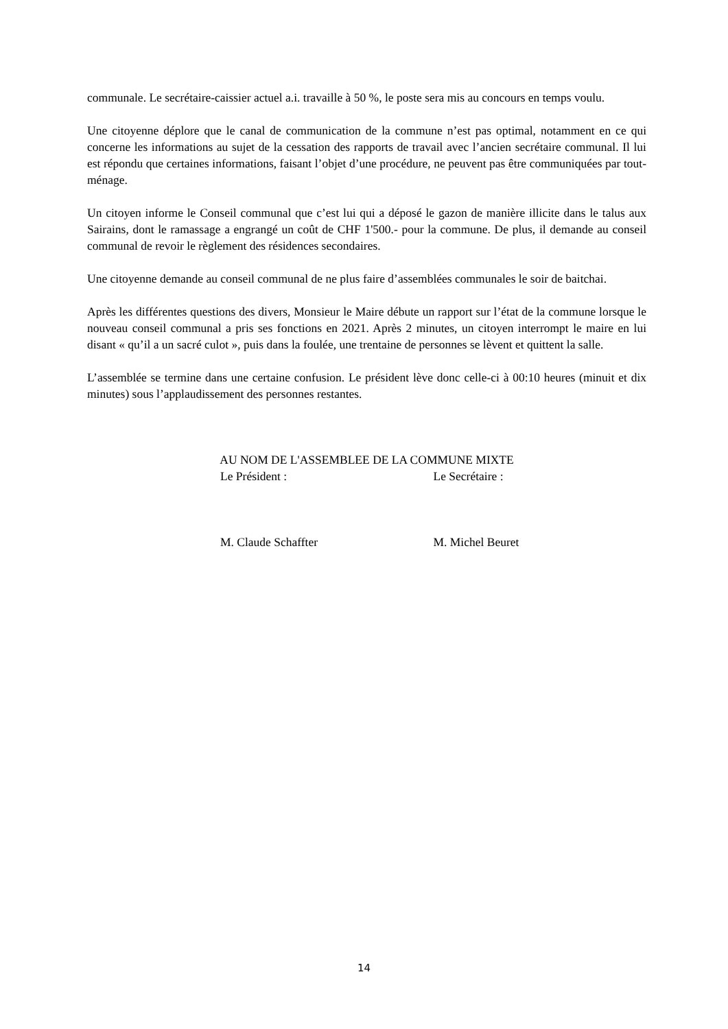communale. Le secrétaire-caissier actuel a.i. travaille à 50 %, le poste sera mis au concours en temps voulu.
Une citoyenne déplore que le canal de communication de la commune n’est pas optimal, notamment en ce qui concerne les informations au sujet de la cessation des rapports de travail avec l’ancien secrétaire communal. Il lui est répondu que certaines informations, faisant l’objet d’une procédure, ne peuvent pas être communiquées par tout-ménage.
Un citoyen informe le Conseil communal que c’est lui qui a déposé le gazon de manière illicite dans le talus aux Sairains, dont le ramassage a engrangé un coût de CHF 1'500.- pour la commune. De plus, il demande au conseil communal de revoir le règlement des résidences secondaires.
Une citoyenne demande au conseil communal de ne plus faire d’assemblées communales le soir de baitchai.
Après les différentes questions des divers, Monsieur le Maire débute un rapport sur l’état de la commune lorsque le nouveau conseil communal a pris ses fonctions en 2021. Après 2 minutes, un citoyen interrompt le maire en lui disant « qu’il a un sacré culot », puis dans la foulée, une trentaine de personnes se lèvent et quittent la salle.
L’assemblée se termine dans une certaine confusion. Le président lève donc celle-ci à 00:10 heures (minuit et dix minutes) sous l’applaudissement des personnes restantes.
AU NOM DE L'ASSEMBLEE DE LA COMMUNE MIXTE
Le Président : Le Secrétaire :
M. Claude Schaffter M. Michel Beuret
14